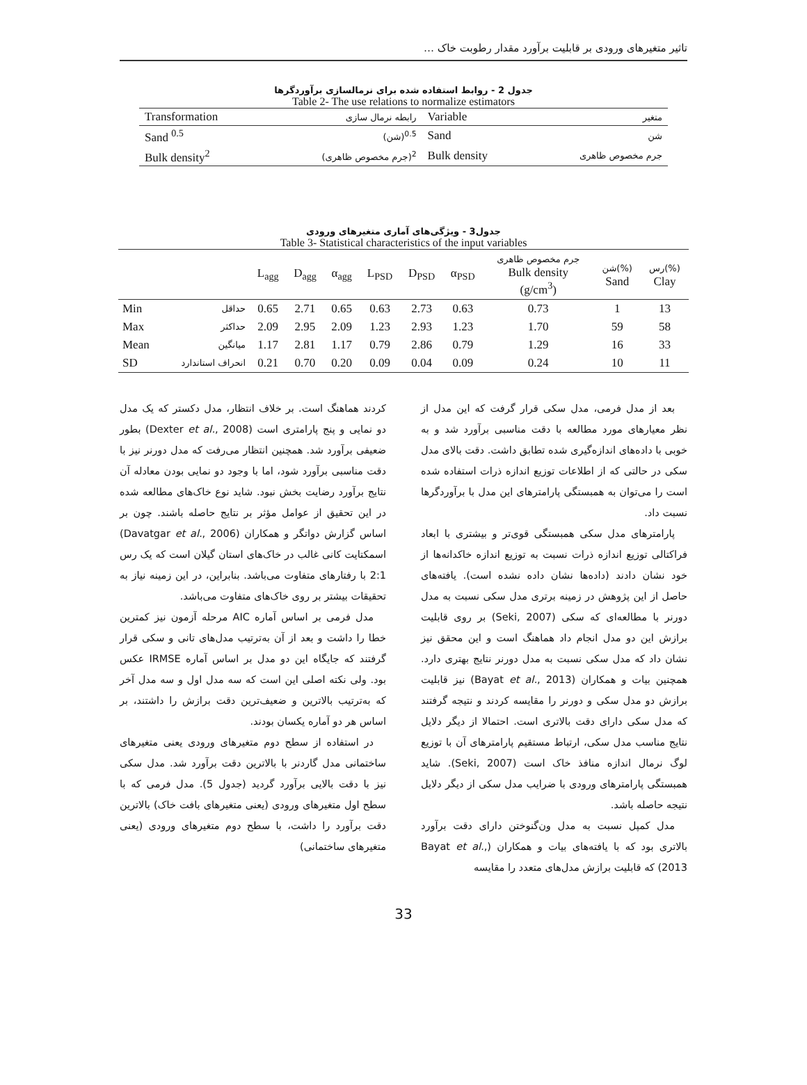تاثیر متغیرهای ورودی بر قابلیت برآورد مقدار رطوبت خاک …
جدول 2 - روابط استفاده شده برای نرمالسازی برآوردگرها
Table 2- The use relations to normalize estimators
| Transformation | رابطه نرمال سازی | Variable | متغیر |
| Sand <sup>0.5</sup> | (شن)<sup>0.5</sup> | Sand | شن |
| Bulk density<sup>2</sup> | (جرم مخصوص ظاهری)<sup>2</sup> | Bulk density | جرم مخصوص ظاهری |
جدول3 - ویژگی‌های آماری متغیرهای ورودی
Table 3- Statistical characteristics of the input variables
| | | L<sub>agg</sub> | D<sub>agg</sub> | α<sub>agg</sub> | L<sub>PSD</sub> | D<sub>PSD</sub> | α<sub>PSD</sub> | جرم مخصوص ظاهری Bulk density (g/cm<sup>3</sup>) | شن(%) Sand | رس(%) Clay |
| --- | --- | --- | --- | --- | --- | --- | --- | --- | --- | --- |
| Min | حداقل | 0.65 | 2.71 | 0.65 | 0.63 | 2.73 | 0.63 | 0.73 | 1 | 13 |
| Max | حداکثر | 2.09 | 2.95 | 2.09 | 1.23 | 2.93 | 1.23 | 1.70 | 59 | 58 |
| Mean | میانگین | 1.17 | 2.81 | 1.17 | 0.79 | 2.86 | 0.79 | 1.29 | 16 | 33 |
| SD | انحراف استاندارد | 0.21 | 0.70 | 0.20 | 0.09 | 0.04 | 0.09 | 0.24 | 10 | 11 |
بعد از مدل فرمی، مدل سکی قرار گرفت که این مدل از نظر معیارهای مورد مطالعه با دقت مناسبی برآورد شد و به خوبی با داده‌های اندازه‌گیری شده تطابق داشت. دقت بالای مدل سکی در حالتی که از اطلاعات توزیع اندازه ذرات استفاده شده است را می‌توان به همبستگی پارامترهای این مدل با برآوردگرها نسبت داد.
پارامترهای مدل سکی همبستگی قوی‌تر و بیشتری با ابعاد فراکتالی توزیع اندازه ذرات نسبت به توزیع اندازه خاکدانه‌ها از خود نشان دادند (داده‌ها نشان داده نشده است). یافته‌های حاصل از این پژوهش در زمینه برتری مدل سکی نسبت به مدل دورنر با مطالعه‌ای که سکی (Seki, 2007) بر روی قابلیت برازش این دو مدل انجام داد هماهنگ است و این محقق نیز نشان داد که مدل سکی نسبت به مدل دورنر نتایج بهتری دارد. همچنین بیات و همکاران (Bayat et al., 2013) نیز قابلیت برازش دو مدل سکی و دورنر را مقایسه کردند و نتیجه گرفتند که مدل سکی دارای دقت بالاتری است. احتمالا از دیگر دلایل نتایج مناسب مدل سکی، ارتباط مستقیم پارامترهای آن با توزیع لوگ نرمال اندازه منافذ خاک است (Seki, 2007). شاید همبستگی پارامترهای ورودی با ضرایب مدل سکی از دیگر دلایل نتیجه حاصله باشد.
مدل کمپل نسبت به مدل ون‌گنوختن دارای دقت برآورد بالاتری بود که با یافته‌های بیات و همکاران (Bayat et al., 2013) که قابلیت برازش مدل‌های متعدد را مقایسه
کردند هماهنگ است. بر خلاف انتظار، مدل دکستر که یک مدل دو نمایی و پنج پارامتری است (Dexter et al., 2008) بطور ضعیفی برآورد شد. همچنین انتظار می‌رفت که مدل دورنر نیز با دقت مناسبی برآورد شود، اما با وجود دو نمایی بودن معادله آن نتایج برآورد رضایت بخش نبود. شاید نوع خاک‌های مطالعه شده در این تحقیق از عوامل مؤثر بر نتایج حاصله باشند. چون بر اساس گزارش دواتگر و همکاران (Davatgar et al., 2006) اسمکتایت کانی غالب در خاک‌های استان گیلان است که یک رس 2:1 با رفتارهای متفاوت می‌باشد. بنابراین، در این زمینه نیاز به تحقیقات بیشتر بر روی خاک‌های متفاوت می‌باشد.
مدل فرمی بر اساس آماره AIC مرحله آزمون نیز کمترین خطا را داشت و بعد از آن به‌ترتیب مدل‌های تانی و سکی قرار گرفتند که جایگاه این دو مدل بر اساس آماره IRMSE عکس بود. ولی نکته اصلی این است که سه مدل اول و سه مدل آخر که به‌ترتیب بالاترین و ضعیف‌ترین دقت برازش را داشتند، بر اساس هر دو آماره یکسان بودند.
در استفاده از سطح دوم متغیرهای ورودی یعنی متغیرهای ساختمانی مدل گاردنر با بالاترین دقت برآورد شد. مدل سکی نیز با دقت بالایی برآورد گردید (جدول 5). مدل فرمی که با سطح اول متغیرهای ورودی (یعنی متغیرهای بافت خاک) بالاترین دقت برآورد را داشت، با سطح دوم متغیرهای ورودی (یعنی متغیرهای ساختمانی)
33